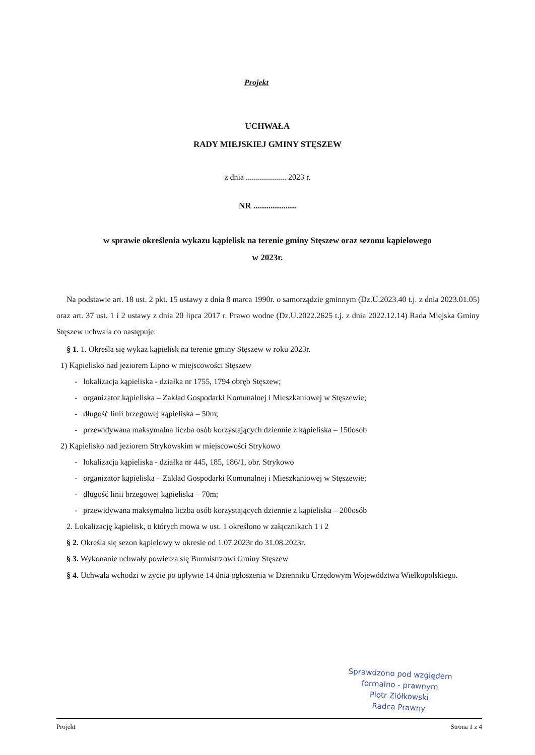Projekt
UCHWAŁA
RADY MIEJSKIEJ GMINY STĘSZEW
z dnia .................... 2023 r.
NR ....................
w sprawie określenia wykazu kąpielisk na terenie gminy Stęszew oraz sezonu kąpielowego
w 2023r.
Na podstawie art. 18 ust. 2 pkt. 15 ustawy z dnia 8 marca 1990r. o samorządzie gminnym (Dz.U.2023.40 t.j. z dnia 2023.01.05) oraz art. 37 ust. 1 i 2 ustawy z dnia 20 lipca 2017 r. Prawo wodne (Dz.U.2022.2625 t.j. z dnia 2022.12.14) Rada Miejska Gminy Stęszew uchwala co następuje:
§ 1. 1. Określa się wykaz kąpielisk na terenie gminy Stęszew w roku 2023r.
1) Kąpielisko nad jeziorem Lipno w miejscowości Stęszew
- lokalizacja kąpieliska - działka nr 1755, 1794 obręb Stęszew;
- organizator kąpieliska – Zakład Gospodarki Komunalnej i Mieszkaniowej w Stęszewie;
- długość linii brzegowej kąpieliska – 50m;
- przewidywana maksymalna liczba osób korzystających dziennie z kąpieliska – 150osób
2) Kąpielisko nad jeziorem Strykowskim w miejscowości Strykowo
- lokalizacja kąpieliska - działka nr 445, 185, 186/1, obr. Strykowo
- organizator kąpieliska – Zakład Gospodarki Komunalnej i Mieszkaniowej w Stęszewie;
- długość linii brzegowej kąpieliska – 70m;
- przewidywana maksymalna liczba osób korzystających dziennie z kąpieliska – 200osób
2. Lokalizację kąpielisk, o których mowa w ust. 1 określono w załącznikach 1 i 2
§ 2. Określa się sezon kąpielowy w okresie od 1.07.2023r do 31.08.2023r.
§ 3. Wykonanie uchwały powierza się Burmistrzowi Gminy Stęszew
§ 4. Uchwała wchodzi w życie po upływie 14 dnia ogłoszenia w Dzienniku Urzędowym Województwa Wielkopolskiego.
Sprawdzono pod względem
formalno - prawnym
Piotr Ziółkowski
Radca Prawny
Projekt Strona 1 z 4